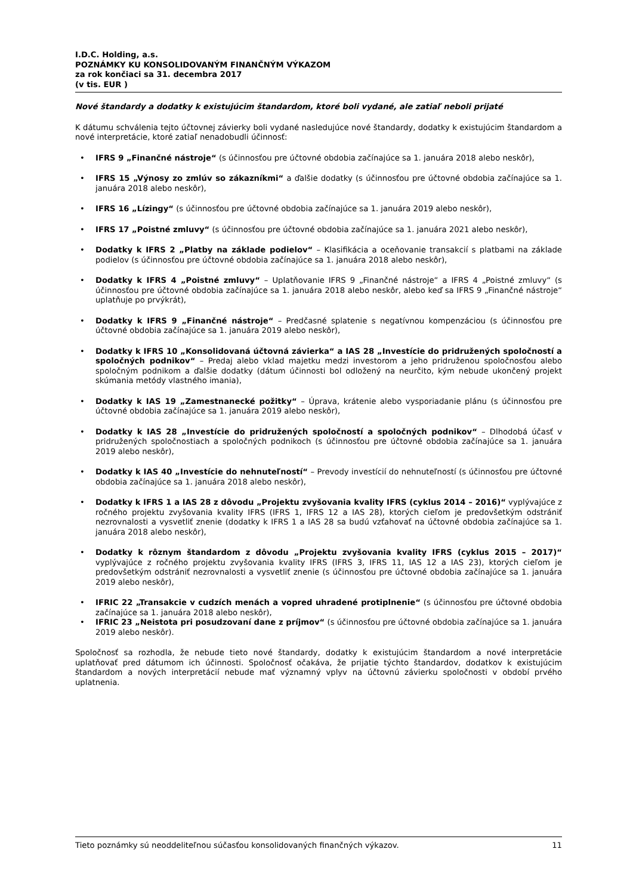I.D.C. Holding, a.s.
POZNÁMKY KU KONSOLIDOVANÝM FINANČNÝM VÝKAZOM
za rok končiaci sa 31. decembra 2017
(v tis. EUR )
Nové štandardy a dodatky k existujúcim štandardom, ktoré boli vydané, ale zatiaľ neboli prijaté
K dátumu schválenia tejto účtovnej závierky boli vydané nasledujúce nové štandardy, dodatky k existujúcim štandardom a nové interpretácie, ktoré zatiaľ nenadobudli účinnosť:
• IFRS 9 „Finančné nástroje“ (s účinnosťou pre účtovné obdobia začínajúce sa 1. januára 2018 alebo neskôr),
• IFRS 15 „Výnosy zo zmlúv so zákazníkmi“ a ďalšie dodatky (s účinnosťou pre účtovné obdobia začínajúce sa 1. januára 2018 alebo neskôr),
• IFRS 16 „Lízingy“ (s účinnosťou pre účtovné obdobia začínajúce sa 1. januára 2019 alebo neskôr),
• IFRS 17 „Poistné zmluvy“ (s účinnosťou pre účtovné obdobia začínajúce sa 1. januára 2021 alebo neskôr),
• Dodatky k IFRS 2 „Platby na základe podielov“ – Klasifikácia a oceňovanie transakcií s platbami na základe podielov (s účinnosťou pre účtovné obdobia začínajúce sa 1. januára 2018 alebo neskôr),
• Dodatky k IFRS 4 „Poistné zmluvy“ – Uplatňovanie IFRS 9 „Finančné nástroje“ a IFRS 4 „Poistné zmluvy“ (s účinnosťou pre účtovné obdobia začínajúce sa 1. januára 2018 alebo neskôr, alebo keď sa IFRS 9 „Finančné nástroje“ uplatňuje po prvýkrát),
• Dodatky k IFRS 9 „Finančné nástroje“ – Predčasné splatenie s negatívnou kompenzáciou (s účinnosťou pre účtovné obdobia začínajúce sa 1. januára 2019 alebo neskôr),
• Dodatky k IFRS 10 „Konsolidovaná účtovná závierka“ a IAS 28 „Investície do pridružených spoločností a spoločných podnikov“ – Predaj alebo vklad majetku medzi investorom a jeho pridruženou spoločnosťou alebo spoločným podnikom a ďalšie dodatky (dátum účinnosti bol odložený na neurčito, kým nebude ukončený projekt skúmania metódy vlastného imania),
• Dodatky k IAS 19 „Zamestnanecké požitky“ – Úprava, krátenie alebo vysporiadanie plánu (s účinnosťou pre účtovné obdobia začínajúce sa 1. januára 2019 alebo neskôr),
• Dodatky k IAS 28 „Investície do pridružených spoločností a spoločných podnikov“ – Dlhodobá účasť v pridružených spoločnostiach a spoločných podnikoch (s účinnosťou pre účtovné obdobia začínajúce sa 1. januára 2019 alebo neskôr),
• Dodatky k IAS 40 „Investície do nehnuteľností“ – Prevody investícií do nehnuteľností (s účinnosťou pre účtovné obdobia začínajúce sa 1. januára 2018 alebo neskôr),
• Dodatky k IFRS 1 a IAS 28 z dôvodu „Projektu zvyšovania kvality IFRS (cyklus 2014 – 2016)“ vyplývajúce z ročného projektu zvyšovania kvality IFRS (IFRS 1, IFRS 12 a IAS 28), ktorých cieľom je predovšetkým odstrániť nezrovnalosti a vysvetliť znenie (dodatky k IFRS 1 a IAS 28 sa budú vzťahovať na účtovné obdobia začínajúce sa 1. januára 2018 alebo neskôr),
• Dodatky k rôznym štandardom z dôvodu „Projektu zvyšovania kvality IFRS (cyklus 2015 – 2017)“ vyplývajúce z ročného projektu zvyšovania kvality IFRS (IFRS 3, IFRS 11, IAS 12 a IAS 23), ktorých cieľom je predovšetkým odstrániť nezrovnalosti a vysvetliť znenie (s účinnosťou pre účtovné obdobia začínajúce sa 1. januára 2019 alebo neskôr),
• IFRIC 22 „Transakcie v cudzích menách a vopred uhradené protiplnenie“ (s účinnosťou pre účtovné obdobia začínajúce sa 1. januára 2018 alebo neskôr),
• IFRIC 23 „Neistota pri posudzovaní dane z príjmov“ (s účinnosťou pre účtovné obdobia začínajúce sa 1. januára 2019 alebo neskôr).
Spoločnosť sa rozhodla, že nebude tieto nové štandardy, dodatky k existujúcim štandardom a nové interpretácie uplatňovať pred dátumom ich účinnosti. Spoločnosť očakáva, že prijatie týchto štandardov, dodatkov k existujúcim štandardom a nových interpretácií nebude mať významný vplyv na účtovnú závierku spoločnosti v období prvého uplatnenia.
Tieto poznámky sú neoddeliteľnou súčasťou konsolidovaných finančných výkazov. 11